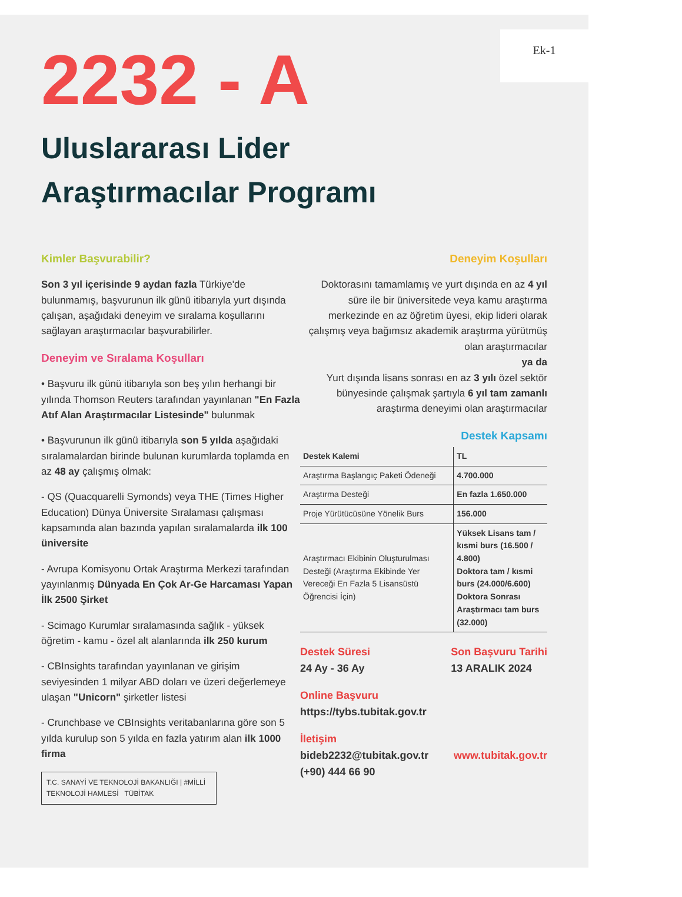Ek-1
2232 - A
Uluslararası Lider
Araştırmacılar Programı
Kimler Başvurabilir?
Son 3 yıl içerisinde 9 aydan fazla Türkiye'de bulunmamış, başvurunun ilk günü itibarıyla yurt dışında çalışan, aşağıdaki deneyim ve sıralama koşullarını sağlayan araştırmacılar başvurabilirler.
Deneyim ve Sıralama Koşulları
• Başvuru ilk günü itibarıyla son beş yılın herhangi bir yılında Thomson Reuters tarafından yayınlanan "En Fazla Atıf Alan Araştırmacılar Listesinde" bulunmak
• Başvurunun ilk günü itibarıyla son 5 yılda aşağıdaki sıralamalardan birinde bulunan kurumlarda toplamda en az 48 ay çalışmış olmak:
- QS (Quacquarelli Symonds) veya THE (Times Higher Education) Dünya Üniversite Sıralaması çalışması kapsamında alan bazında yapılan sıralamalarda ilk 100 üniversite
- Avrupa Komisyonu Ortak Araştırma Merkezi tarafından yayınlanmış Dünyada En Çok Ar-Ge Harcaması Yapan İlk 2500 Şirket
- Scimago Kurumlar sıralamasında sağlık - yüksek öğretim - kamu - özel alt alanlarında ilk 250 kurum
- CBInsights tarafından yayınlanan ve girişim seviyesinden 1 milyar ABD doları ve üzeri değerlemeye ulaşan "Unicorn" şirketler listesi
- Crunchbase ve CBInsights veritabanlarına göre son 5 yılda kurulup son 5 yılda en fazla yatırım alan ilk 1000 firma
T.C. SANAYİ VE TEKNOLOJİ BAKANLIĞI | #MİLLİ TEKNOLOJİ HAMLESİ TÜBİTAK
Deneyim Koşulları
Doktorasını tamamlamış ve yurt dışında en az 4 yıl süre ile bir üniversitede veya kamu araştırma merkezinde en az öğretim üyesi, ekip lideri olarak çalışmış veya bağımsız akademik araştırma yürütmüş olan araştırmacılar
ya da
Yurt dışında lisans sonrası en az 3 yılı özel sektör bünyesinde çalışmak şartıyla 6 yıl tam zamanlı araştırma deneyimi olan araştırmacılar
Destek Kapsamı
| Destek Kalemi | TL |
| --- | --- |
| Araştırma Başlangıç Paketi Ödeneği | 4.700.000 |
| Araştırma Desteği | En fazla 1.650.000 |
| Proje Yürütücüsüne Yönelik Burs | 156.000 |
| Araştırmacı Ekibinin Oluşturulması Desteği (Araştırma Ekibinde Yer Vereceği En Fazla 5 Lisansüstü Öğrencisi İçin) | Yüksek Lisans tam / kısmi burs (16.500 / 4.800) Doktora tam / kısmi burs (24.000/6.600) Doktora Sonrası Araştırmacı tam burs (32.000) |
Destek Süresi
24 Ay - 36 Ay
Son Başvuru Tarihi
13 ARALIK 2024
Online Başvuru
https://tybs.tubitak.gov.tr
İletişim
bideb2232@tubitak.gov.tr www.tubitak.gov.tr
(+90) 444 66 90